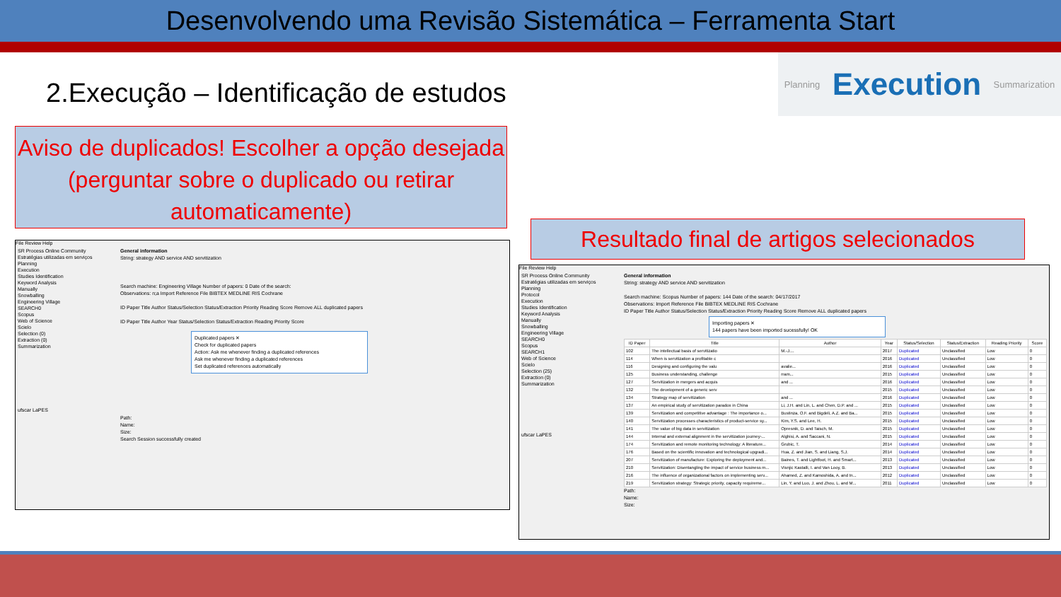Desenvolvendo uma Revisão Sistemática – Ferramenta Start
2.Execução – Identificação de estudos
Planning Execution Summarization
Aviso de duplicados! Escolher a opção desejada (perguntar sobre o duplicado ou retirar automaticamente)
Resultado final de artigos selecionados
File Review Help
SR Process Online Community
Estratégias utilizadas em serviços
Planning
Execution
Studies Identification
Keyword Analysis
Manually
Snowballing
Engineering Village
SEARCH0
Scopus
Web of Science
Scielo
Selection (0)
Extraction (0)
Summarization
ufscar LaPES
General information
String: strategy AND service AND servitization
Search machine: Engineering Village Number of papers: 0 Date of the search:
Observations: n;a Import Reference File BIBTEX MEDLINE RIS Cochrane
ID Paper Title Author Status/Selection Status/Extraction Priority Reading Score Remove ALL duplicated papers
ID Paper Title Author Year Status/Selection Status/Extraction Reading Priority Score
Duplicated papers ✕
Check for duplicated papers
Action: Ask me whenever finding a duplicated references
Ask me whenever finding a duplicated references
Set duplicated references automatically
Path:
Name:
Size:
Search Session successfully created
File Review Help
SR Process Online Community
Estratégias utilizadas em serviços
Planning
Protocol
Execution
Studies Identification
Keyword Analysis
Manually
Snowballing
Engineering Village
SEARCH0
Scopus
SEARCH1
Web of Science
Scielo
Selection (25)
Extraction (0)
Summarization
ufscar LaPES
General information
String: strategy AND service AND servitization
Search machine: Scopus Number of papers: 144 Date of the search: 04/17/2017
Observations: Import Reference File BIBTEX MEDLINE RIS Cochrane
ID Paper Title Author Status/Selection Status/Extraction Priority Reading Score Remove ALL duplicated papers
Importing papers ✕
144 papers have been imported sucessfully! OK
| ID Paper | Title | Author | Year | Status/Selection | Status/Extraction | Reading Priority | Score |
| --- | --- | --- | --- | --- | --- | --- | --- |
| 102 | The intellectual basis of servitizatio | M.-J.... | 2017 | Duplicated | Unclassified | Low | 0 |
| 114 | When is servitization a profitable c | | 2016 | Duplicated | Unclassified | Low | 0 |
| 116 | Designing and configuring the valu | avalie... | 2016 | Duplicated | Unclassified | Low | 0 |
| 125 | Business understanding, challenge | rram... | 2015 | Duplicated | Unclassified | Low | 0 |
| 127 | Servitization in mergers and acquis | and ... | 2016 | Duplicated | Unclassified | Low | 0 |
| 132 | The development of a generic serv | | 2015 | Duplicated | Unclassified | Low | 0 |
| 134 | Strategy map of servitization | and ... | 2016 | Duplicated | Unclassified | Low | 0 |
| 137 | An empirical study of servitization paradox in China | Li, J.H. and Lin, L. and Chen, D.P. and ... | 2015 | Duplicated | Unclassified | Low | 0 |
| 139 | Servitization and competitive advantage : The importance o... | Bustinza, O.F. and Bigdeli, A.Z. and Ba... | 2015 | Duplicated | Unclassified | Low | 0 |
| 140 | Servitization processes characteristics of product-service sy... | Kim, Y.S. and Lee, H. | 2015 | Duplicated | Unclassified | Low | 0 |
| 141 | The value of big data in servitization | Opresnik, D. and Taisch, M. | 2015 | Duplicated | Unclassified | Low | 0 |
| 144 | Internal and external alignment in the servitization journey-... | Alghisi, A. and Saccani, N. | 2015 | Duplicated | Unclassified | Low | 0 |
| 174 | Servitization and remote monitoring technology: A literature... | Grubic, T. | 2014 | Duplicated | Unclassified | Low | 0 |
| 176 | Based on the scientific innovation and technological upgradi... | Hua, Z. and Jian, S. and Liang, S.J. | 2014 | Duplicated | Unclassified | Low | 0 |
| 207 | Servitization of manufacture: Exploring the deployment and... | Baines, T. and Lightfoot, H. and Smart... | 2013 | Duplicated | Unclassified | Low | 0 |
| 210 | Servitization: Disentangling the impact of service business m... | Visnjic Kastalli, I. and Van Looy, B. | 2013 | Duplicated | Unclassified | Low | 0 |
| 216 | The influence of organizational factors on implementing serv... | Ahamed, Z. and Kamoshida, A. and In... | 2012 | Duplicated | Unclassified | Low | 0 |
| 219 | Servitization strategy: Strategic priority, capacity requireme... | Lin, Y. and Luo, J. and Zhou, L. and M... | 2011 | Duplicated | Unclassified | Low | 0 |
Path:
Name:
Size: